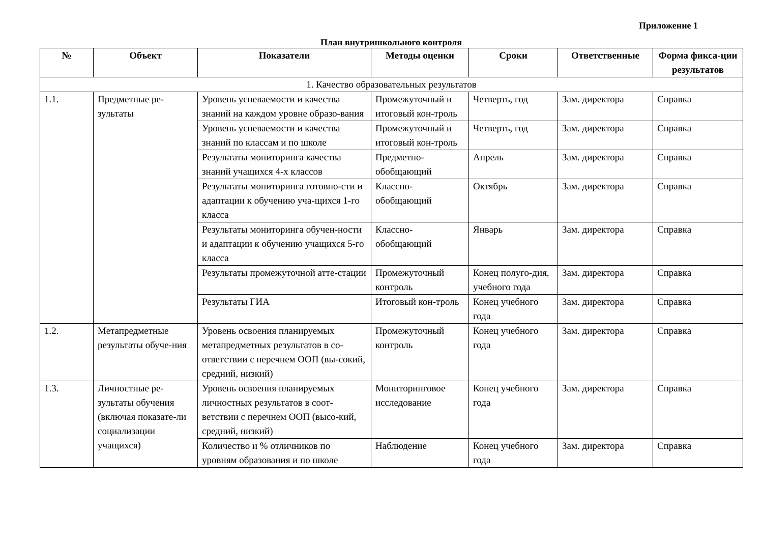Приложение 1
План внутришкольного контроля
| № | Объект | Показатели | Методы оценки | Сроки | Ответственные | Форма фикса-ции результатов |
| --- | --- | --- | --- | --- | --- | --- |
| 1. Качество образовательных результатов | | | | | | |
| 1.1. | Предметные ре-зультаты | Уровень успеваемости и качества знаний на каждом уровне образо-вания | Промежуточный и итоговый кон-троль | Четверть, год | Зам. директора | Справка |
| | | Уровень успеваемости и качества знаний по классам и по школе | Промежуточный и итоговый кон-троль | Четверть, год | Зам. директора | Справка |
| | | Результаты мониторинга качества знаний учащихся 4-х классов | Предметно-обобщающий | Апрель | Зам. директора | Справка |
| | | Результаты мониторинга готовно-сти и адаптации к обучению уча-щихся 1-го класса | Классно-обобщающий | Октябрь | Зам. директора | Справка |
| | | Результаты мониторинга обучен-ности и адаптации к обучению учащихся 5-го класса | Классно-обобщающий | Январь | Зам. директора | Справка |
| | | Результаты промежуточной атте-стации | Промежуточный контроль | Конец полуго-дия, учебного года | Зам. директора | Справка |
| | | Результаты ГИА | Итоговый кон-троль | Конец учебного года | Зам. директора | Справка |
| 1.2. | Метапредметные результаты обуче-ния | Уровень освоения планируемых метапредметных результатов в со-ответствии с перечнем ООП (вы-сокий, средний, низкий) | Промежуточный контроль | Конец учебного года | Зам. директора | Справка |
| 1.3. | Личностные ре-зультаты обучения (включая показате-ли социализации учащихся) | Уровень освоения планируемых личностных результатов в соот-ветствии с перечнем ООП (высо-кий, средний, низкий) | Мониторинговое исследование | Конец учебного года | Зам. директора | Справка |
| | | Количество и % отличников по уровням образования и по школе | Наблюдение | Конец учебного года | Зам. директора | Справка |